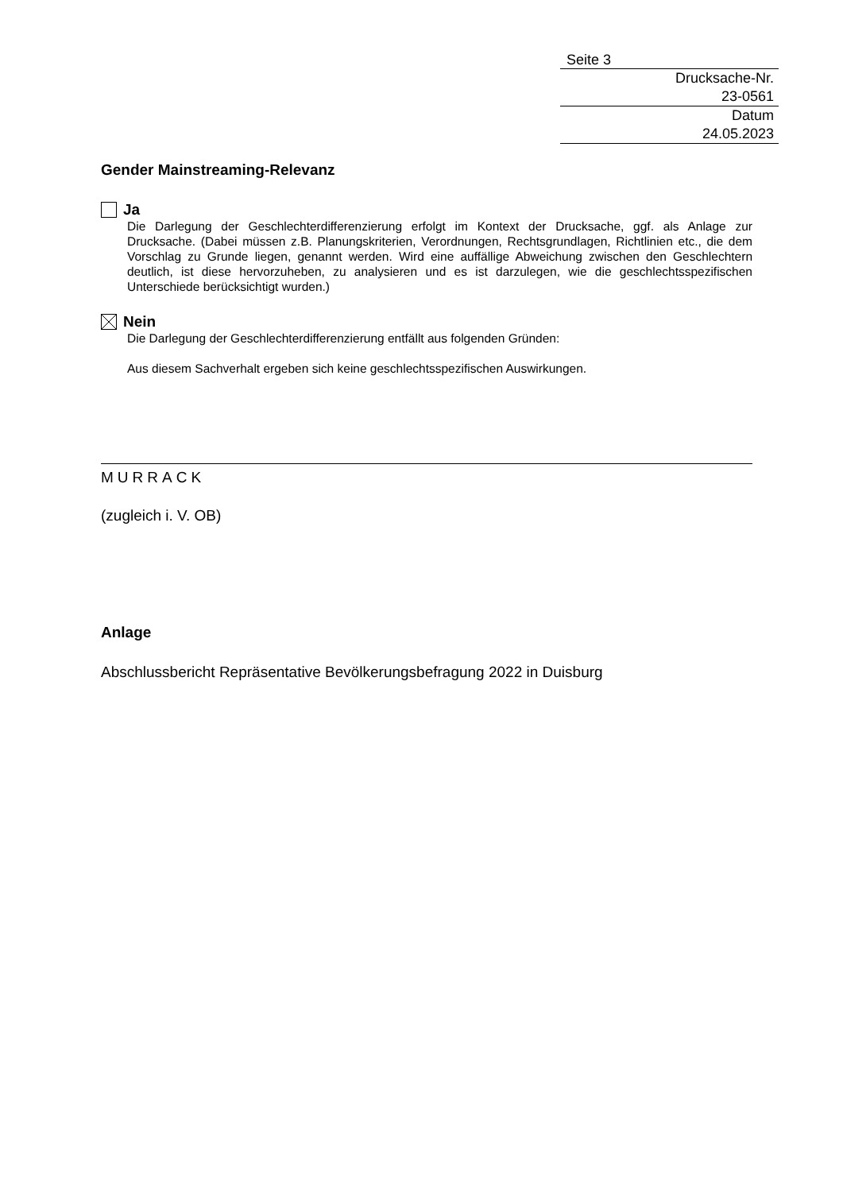Seite 3
Drucksache-Nr.
23-0561
Datum
24.05.2023
Gender Mainstreaming-Relevanz
Ja
Die Darlegung der Geschlechterdifferenzierung erfolgt im Kontext der Drucksache, ggf. als Anlage zur Drucksache. (Dabei müssen z.B. Planungskriterien, Verordnungen, Rechtsgrundlagen, Richtlinien etc., die dem Vorschlag zu Grunde liegen, genannt werden. Wird eine auffällige Abweichung zwischen den Geschlechtern deutlich, ist diese hervorzuheben, zu analysieren und es ist darzulegen, wie die geschlechtsspezifischen Unterschiede berücksichtigt wurden.)
Nein
Die Darlegung der Geschlechterdifferenzierung entfällt aus folgenden Gründen:
Aus diesem Sachverhalt ergeben sich keine geschlechtsspezifischen Auswirkungen.
MURRACK
(zugleich i. V. OB)
Anlage
Abschlussbericht Repräsentative Bevölkerungsbefragung 2022 in Duisburg